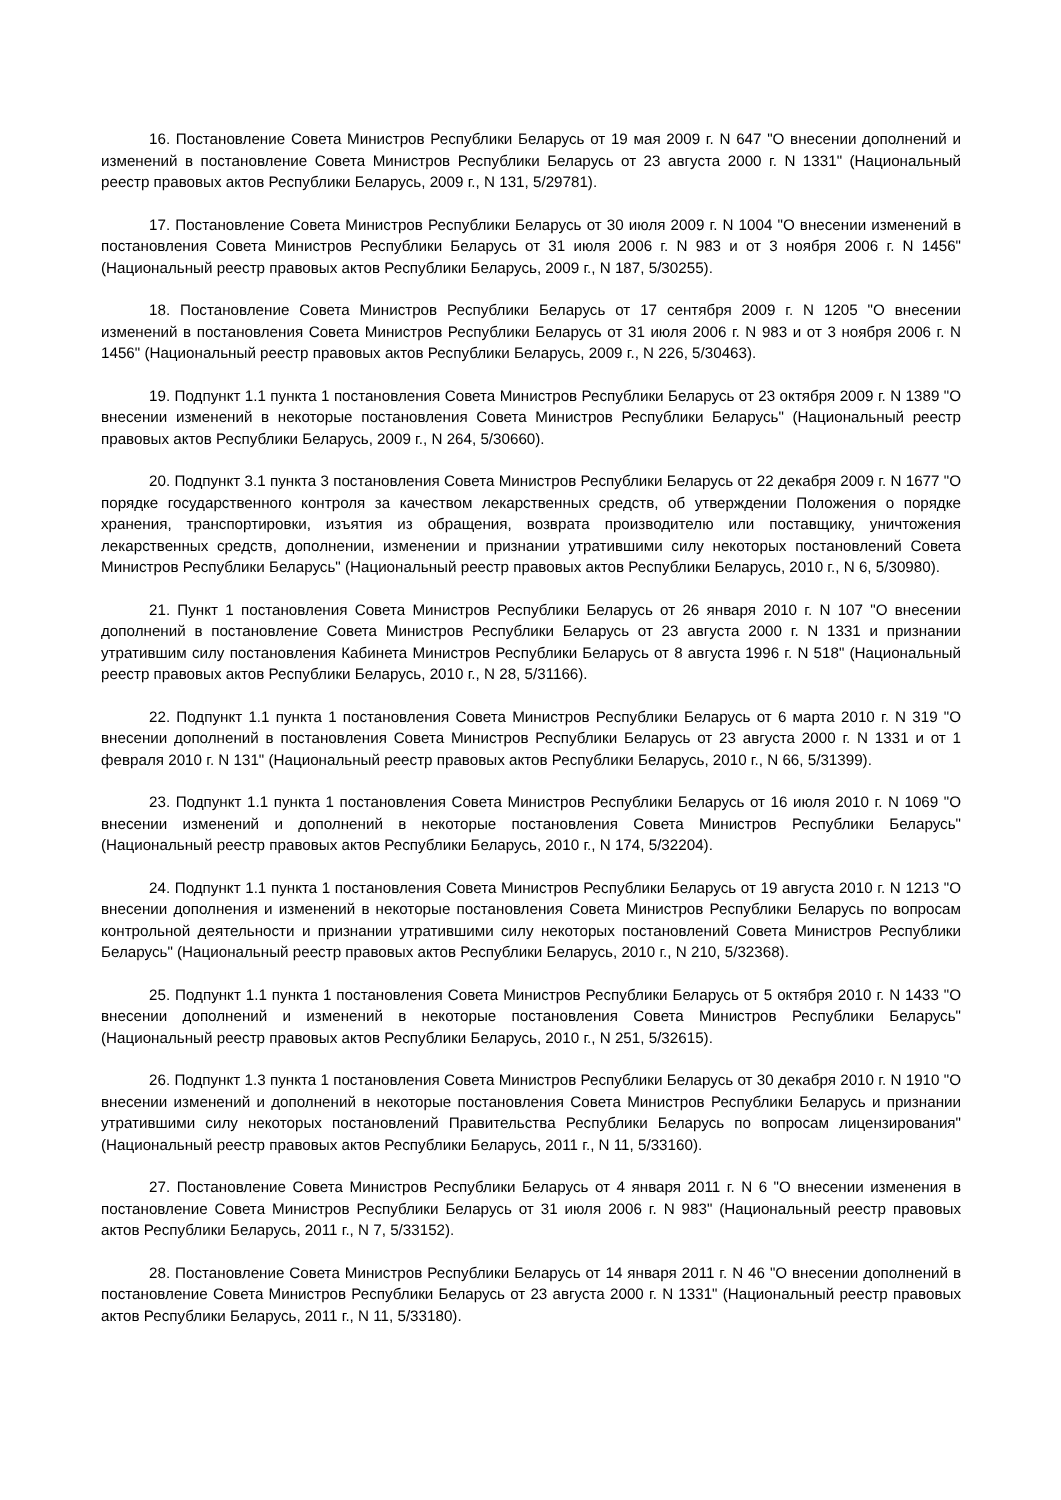16. Постановление Совета Министров Республики Беларусь от 19 мая 2009 г. N 647 "О внесении дополнений и изменений в постановление Совета Министров Республики Беларусь от 23 августа 2000 г. N 1331" (Национальный реестр правовых актов Республики Беларусь, 2009 г., N 131, 5/29781).
17. Постановление Совета Министров Республики Беларусь от 30 июля 2009 г. N 1004 "О внесении изменений в постановления Совета Министров Республики Беларусь от 31 июля 2006 г. N 983 и от 3 ноября 2006 г. N 1456" (Национальный реестр правовых актов Республики Беларусь, 2009 г., N 187, 5/30255).
18. Постановление Совета Министров Республики Беларусь от 17 сентября 2009 г. N 1205 "О внесении изменений в постановления Совета Министров Республики Беларусь от 31 июля 2006 г. N 983 и от 3 ноября 2006 г. N 1456" (Национальный реестр правовых актов Республики Беларусь, 2009 г., N 226, 5/30463).
19. Подпункт 1.1 пункта 1 постановления Совета Министров Республики Беларусь от 23 октября 2009 г. N 1389 "О внесении изменений в некоторые постановления Совета Министров Республики Беларусь" (Национальный реестр правовых актов Республики Беларусь, 2009 г., N 264, 5/30660).
20. Подпункт 3.1 пункта 3 постановления Совета Министров Республики Беларусь от 22 декабря 2009 г. N 1677 "О порядке государственного контроля за качеством лекарственных средств, об утверждении Положения о порядке хранения, транспортировки, изъятия из обращения, возврата производителю или поставщику, уничтожения лекарственных средств, дополнении, изменении и признании утратившими силу некоторых постановлений Совета Министров Республики Беларусь" (Национальный реестр правовых актов Республики Беларусь, 2010 г., N 6, 5/30980).
21. Пункт 1 постановления Совета Министров Республики Беларусь от 26 января 2010 г. N 107 "О внесении дополнений в постановление Совета Министров Республики Беларусь от 23 августа 2000 г. N 1331 и признании утратившим силу постановления Кабинета Министров Республики Беларусь от 8 августа 1996 г. N 518" (Национальный реестр правовых актов Республики Беларусь, 2010 г., N 28, 5/31166).
22. Подпункт 1.1 пункта 1 постановления Совета Министров Республики Беларусь от 6 марта 2010 г. N 319 "О внесении дополнений в постановления Совета Министров Республики Беларусь от 23 августа 2000 г. N 1331 и от 1 февраля 2010 г. N 131" (Национальный реестр правовых актов Республики Беларусь, 2010 г., N 66, 5/31399).
23. Подпункт 1.1 пункта 1 постановления Совета Министров Республики Беларусь от 16 июля 2010 г. N 1069 "О внесении изменений и дополнений в некоторые постановления Совета Министров Республики Беларусь" (Национальный реестр правовых актов Республики Беларусь, 2010 г., N 174, 5/32204).
24. Подпункт 1.1 пункта 1 постановления Совета Министров Республики Беларусь от 19 августа 2010 г. N 1213 "О внесении дополнения и изменений в некоторые постановления Совета Министров Республики Беларусь по вопросам контрольной деятельности и признании утратившими силу некоторых постановлений Совета Министров Республики Беларусь" (Национальный реестр правовых актов Республики Беларусь, 2010 г., N 210, 5/32368).
25. Подпункт 1.1 пункта 1 постановления Совета Министров Республики Беларусь от 5 октября 2010 г. N 1433 "О внесении дополнений и изменений в некоторые постановления Совета Министров Республики Беларусь" (Национальный реестр правовых актов Республики Беларусь, 2010 г., N 251, 5/32615).
26. Подпункт 1.3 пункта 1 постановления Совета Министров Республики Беларусь от 30 декабря 2010 г. N 1910 "О внесении изменений и дополнений в некоторые постановления Совета Министров Республики Беларусь и признании утратившими силу некоторых постановлений Правительства Республики Беларусь по вопросам лицензирования" (Национальный реестр правовых актов Республики Беларусь, 2011 г., N 11, 5/33160).
27. Постановление Совета Министров Республики Беларусь от 4 января 2011 г. N 6 "О внесении изменения в постановление Совета Министров Республики Беларусь от 31 июля 2006 г. N 983" (Национальный реестр правовых актов Республики Беларусь, 2011 г., N 7, 5/33152).
28. Постановление Совета Министров Республики Беларусь от 14 января 2011 г. N 46 "О внесении дополнений в постановление Совета Министров Республики Беларусь от 23 августа 2000 г. N 1331" (Национальный реестр правовых актов Республики Беларусь, 2011 г., N 11, 5/33180).